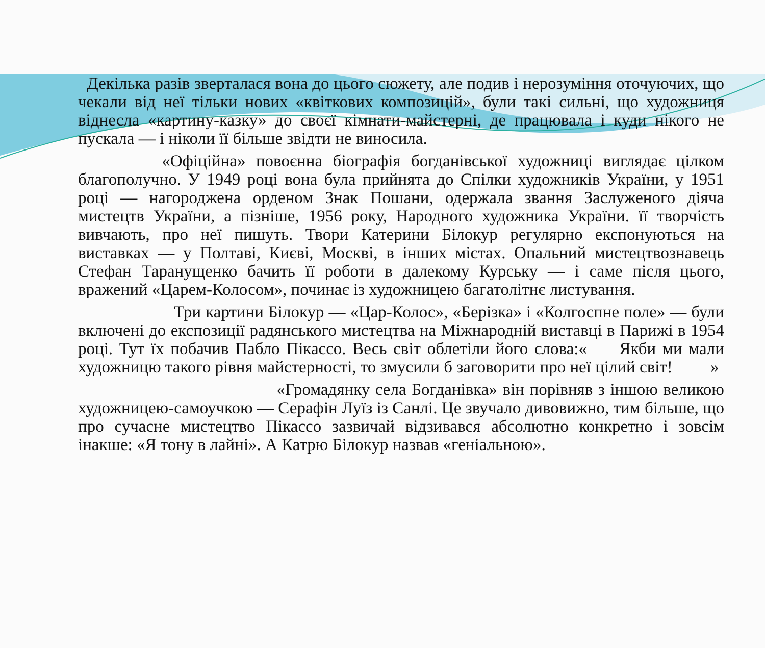Декілька разів зверталася вона до цього сюжету, але подив і нерозуміння оточуючих, що чекали від неї тільки нових «квіткових композицій», були такі сильні, що художниця віднесла «картину-казку» до своєї кімнати-майстерні, де працювала і куди нікого не пускала — і ніколи її більше звідти не виносила.
«Офіційна» повоєнна біографія богданівської художниці виглядає цілком благополучно. У 1949 році вона була прийнята до Спілки художників України, у 1951 році — нагороджена орденом Знак Пошани, одержала звання Заслуженого діяча мистецтв України, а пізніше, 1956 року, Народного художника України. її творчість вивчають, про неї пишуть. Твори Катерини Білокур регулярно експонуються на виставках — у Полтаві, Києві, Москві, в інших містах. Опальний мистецтвознавець Стефан Таранущенко бачить її роботи в далекому Курську — і саме після цього, вражений «Царем-Колосом», починає із художницею багатолітнє листування.
Три картини Білокур — «Цар-Колос», «Берізка» і «Колгоспне поле» — були включені до експозиції радянського мистецтва на Міжнародній виставці в Парижі в 1954 році. Тут їх побачив Пабло Пікассо. Весь світ облетіли його слова:« Якби ми мали художницю такого рівня майстерності, то змусили б заговорити про неї цілий світ! »
«Громадянку села Богданівка» він порівняв з іншою великою художницею-самоучкою — Серафін Луїз із Санлі. Це звучало дивовижно, тим більше, що про сучасне мистецтво Пікассо зазвичай відзивався абсолютно конкретно і зовсім інакше: «Я тону в лайні». А Катрю Білокур назвав «геніальною».